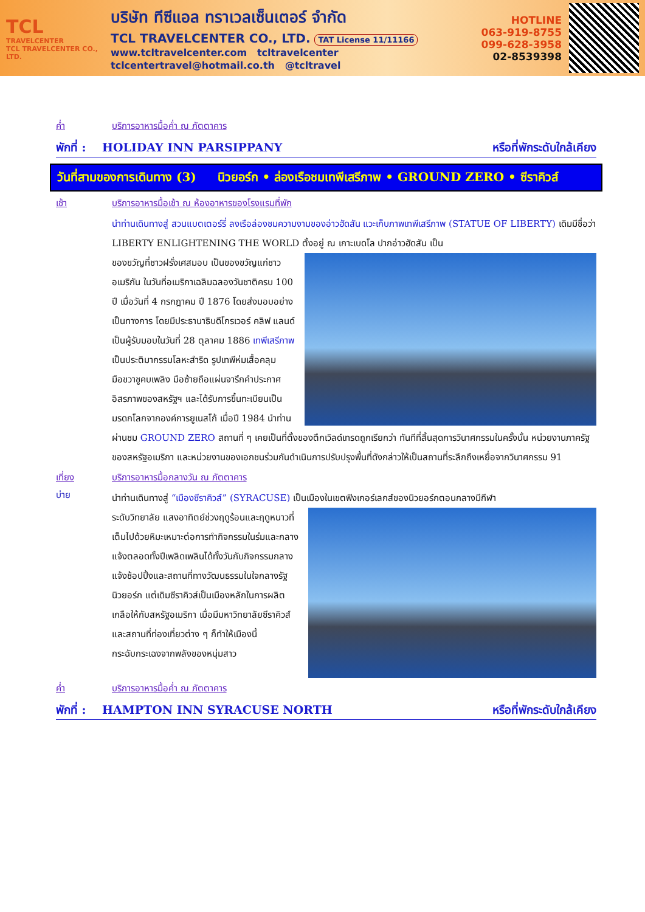TCL
TRAVELCENTER
TCL TRAVELCENTER CO., LTD.
บริษัท ทีซีแอล ทราเวลเซ็นเตอร์ จำกัด
TCL TRAVELCENTER CO., LTD. TAT License 11/11166
www.tcltravelcenter.com tcltravelcenter
tclcentertravel@hotmail.co.th @tcltravel
HOTLINE
063-919-8755
099-628-3958
02-8539398
ค่ำ บริการอาหารมื้อค่ำ ณ ภัตตาคาร
พักที่ : HOLIDAY INN PARSIPPANY หรือที่พักระดับใกล้เคียง
วันที่สามของการเดินทาง (3) นิวยอร์ก • ล่องเรือชมเทพีเสรีภาพ • GROUND ZERO • ซีราคิวส์
เช้า บริการอาหารมื้อเช้า ณ ห้องอาหารของโรงแรมที่พัก
นำท่านเดินทางสู่ สวนแบตเตอร์รี่ ลงเรือล่องชมความงามของอ่าวฮัดสัน แวะเก็บภาพเทพีเสรีภาพ (STATUE OF LIBERTY) เดิมมีชื่อว่า LIBERTY ENLIGHTENING THE WORLD ตั้งอยู่ ณ เกาะเบดโล ปากอ่าวฮัดสัน เป็น
ของขวัญที่ชาวฝรั่งเศสมอบ เป็นของขวัญแก่ชาวอเมริกัน ในวันที่อเมริกาเฉลิมฉลองวันชาติครบ 100 ปี เมื่อวันที่ 4 กรกฎาคม ปี 1876 โดยส่งมอบอย่างเป็นทางการ โดยมีประธานาธิบดีโกรเวอร์ คลิฟ แลนด์เป็นผู้รับมอบในวันที่ 28 ตุลาคม 1886 เทพีเสรีภาพ เป็นประติมากรรมโลหะสำริด รูปเทพีห่มเสื้อคลุม มือขวาชูคบเพลิง มือซ้ายถือแผ่นจารึกคำประกาศอิสรภาพของสหรัฐฯ และได้รับการขึ้นทะเบียนเป็นมรดกโลกจากองค์การยูเนสโก้ เมื่อปี 1984 นำท่านผ่านชม GROUND ZERO สถานที่ ๆ เคยเป็นที่ตั้งของตึกเวิลด์เทรดถูกเรียกว่า ทันทีที่สิ้นสุดการวินาศกรรมในครั้งนั้น หน่วยงานภาครัฐของสหรัฐอเมริกา และหน่วยงานของเอกชนร่วมกันดำเนินการปรับปรุงพื้นที่ดังกล่าวให้เป็นสถานที่ระลึกถึงเหยื่อจากวินาศกรรม 91
เที่ยง บริการอาหารมื้อกลางวัน ณ ภัตตาคาร
บ่าย
นำท่านเดินทางสู่ “เมืองซีราคิวส์” (SYRACUSE) เป็นเมืองในเขตฟิงเกอร์เลกส์ของนิวยอร์กตอนกลางมีกีฬา
ระดับวิทยาลัย แสงอาทิตย์ช่วงฤดูร้อนและฤดูหนาวที่เต็มไปด้วยหิมะเหมาะต่อการทำกิจกรรมในร่มและกลางแจ้งตลอดทั้งปีเพลิดเพลินได้ทั้งวันกับกิจกรรมกลางแจ้งช้อปปิ้งและสถานที่ทางวัฒนธรรมในใจกลางรัฐนิวยอร์ก แต่เดิมซีราคิวส์เป็นเมืองหลักในการผลิตเกลือให้กับสหรัฐอเมริกา เมื่อมีมหาวิทยาลัยซีราคิวส์และสถานที่ท่องเที่ยวต่าง ๆ ก็ทำให้เมืองนี้กระฉับกระเฉงจากพลังของหนุ่มสาว
ค่ำ บริการอาหารมื้อค่ำ ณ ภัตตาคาร
พักที่ : HAMPTON INN SYRACUSE NORTH หรือที่พักระดับใกล้เคียง